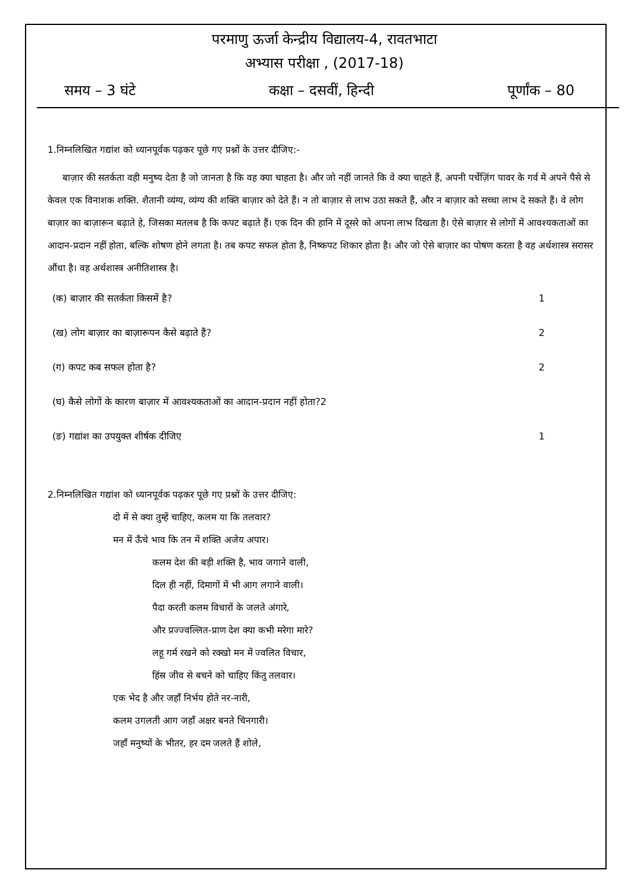परमाणु ऊर्जा केन्द्रीय विद्यालय-4, रावतभाटा
अभ्यास परीक्षा , (2017-18)
समय – 3 घंटे कक्षा – दसवीं, हिन्दी पूर्णांक – 80
1.निम्नलिखित गद्यांश को ध्यानपूर्वक पढ़कर पूछे गए प्रश्नों के उत्तर दीजिए:-
बाज़ार की सतर्कता वही मनुष्य देता है जो जानता है कि वह क्या चाहता है। और जो नहीं जानते कि वे क्या चाहते हैं, अपनी पर्चेज़िंग पावर के गर्व में अपने पैसे से केवल एक विनाशक शक्ति. शैतानी व्यंग्य, व्यंग्य की शक्ति बाज़ार को देते हैं। न तो बाज़ार से लाभ उठा सकते हैं, और न बाज़ार को सच्चा लाभ दे सकते हैं। वे लोग बाज़ार का बाज़ारून बढ़ाते हे, जिसका मतलब है कि कपट बढ़ाते हैं। एक दिन की हानि में दूसरे को अपना लाभ दिखता है। ऐसे बाज़ार से लोगों में आवश्यकताओं का आदान-प्रदान नहीं होता, बल्कि शोषण होने लगता है। तब कपट सफल होता है, निष्कपट शिकार होता है। और जो ऐसे बाज़ार का पोषण करता है वह अर्थशास्त्र सरासर औंधा है। वह अर्थशास्त्र अनीतिशास्त्र है।
(क) बाज़ार की सतर्कता किसमें है? 1
(ख) लोग बाज़ार का बाज़ारूपन कैसे बढ़ाते हैं? 2
(ग) कपट कब सफल होता है? 2
(घ) कैसे लोगों के कारण बाज़ार में आवश्यकताओं का आदान-प्रदान नहीं होता?2
(ङ) गद्यांश का उपयुक्त शीर्षक दीजिए 1
2.निम्नलिखित गद्यांश को ध्यानपूर्वक पढ़कर पूछे गए प्रश्नों के उत्तर दीजिए:
दो में से क्या तुम्हें चाहिए, कलम या कि तलवार?
मन में ऊँचे भाव कि तन में शक्ति अजेय अपार।
कलम देश की बड़ी शक्ति है, भाव जगाने वाली,
दिल ही नहीं, दिमागों में भी आग लगाने वाली।
पैदा करती कलम विचारों के जलते अंगारे,
और प्रज्ज्वल्लित-प्राण देश क्या कभी मरेगा मारे?
लहू गर्म रखने को रक्खो मन में ज्वलित विचार,
हिंस्र जीव से बचने को चाहिए किंतु तलवार।
एक भेद है और जहाँ निर्भय होते नर-नारी,
कलम उगलती आग जहाँ अक्षर बनते चिनगारी।
जहाँ मनुष्यों के भीतर, हर दम जलते हैं शोले,